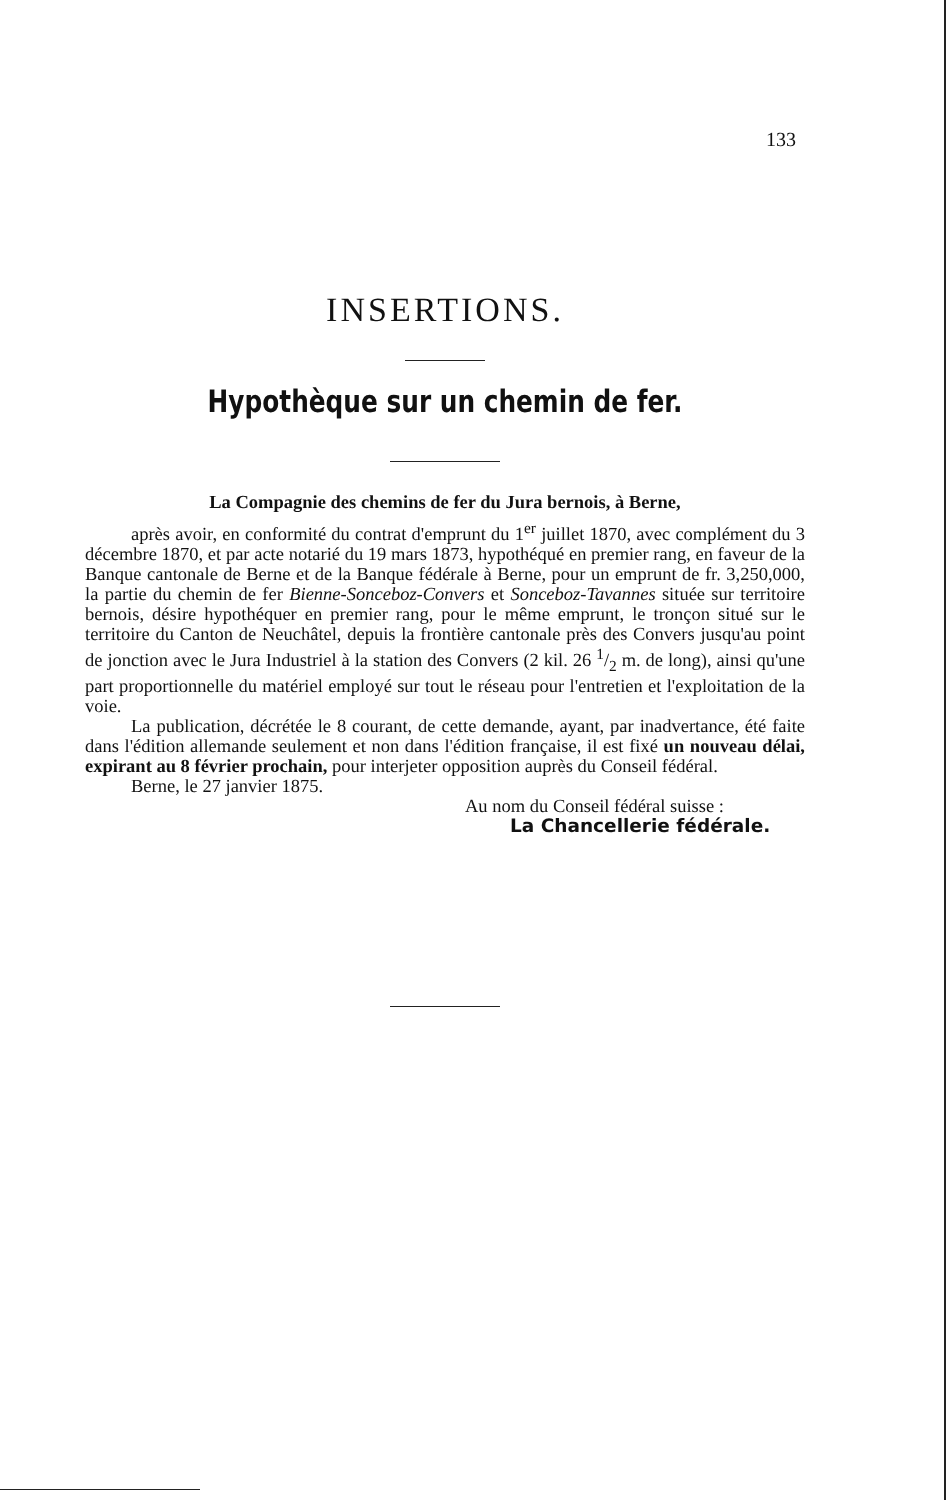133
INSERTIONS.
Hypothèque sur un chemin de fer.
La Compagnie des chemins de fer du Jura bernois, à Berne,
après avoir, en conformité du contrat d'emprunt du 1<sup>er</sup> juillet 1870, avec complément du 3 décembre 1870, et par acte notarié du 19 mars 1873, hypothéqué en premier rang, en faveur de la Banque cantonale de Berne et de la Banque fédérale à Berne, pour un emprunt de fr. 3,250,000, la partie du chemin de fer Bienne-Sonceboz-Convers et Sonceboz-Tavannes située sur territoire bernois, désire hypothéquer en premier rang, pour le même emprunt, le tronçon situé sur le territoire du Canton de Neuchâtel, depuis la frontière cantonale près des Convers jusqu'au point de jonction avec le Jura Industriel à la station des Convers (2 kil. 26 1/2 m. de long), ainsi qu'une part proportionnelle du matériel employé sur tout le réseau pour l'entretien et l'exploitation de la voie.
La publication, décrétée le 8 courant, de cette demande, ayant, par inadvertance, été faite dans l'édition allemande seulement et non dans l'édition française, il est fixé un nouveau délai, expirant au 8 février prochain, pour interjeter opposition auprès du Conseil fédéral.
Berne, le 27 janvier 1875.
Au nom du Conseil fédéral suisse :
La Chancellerie fédérale.